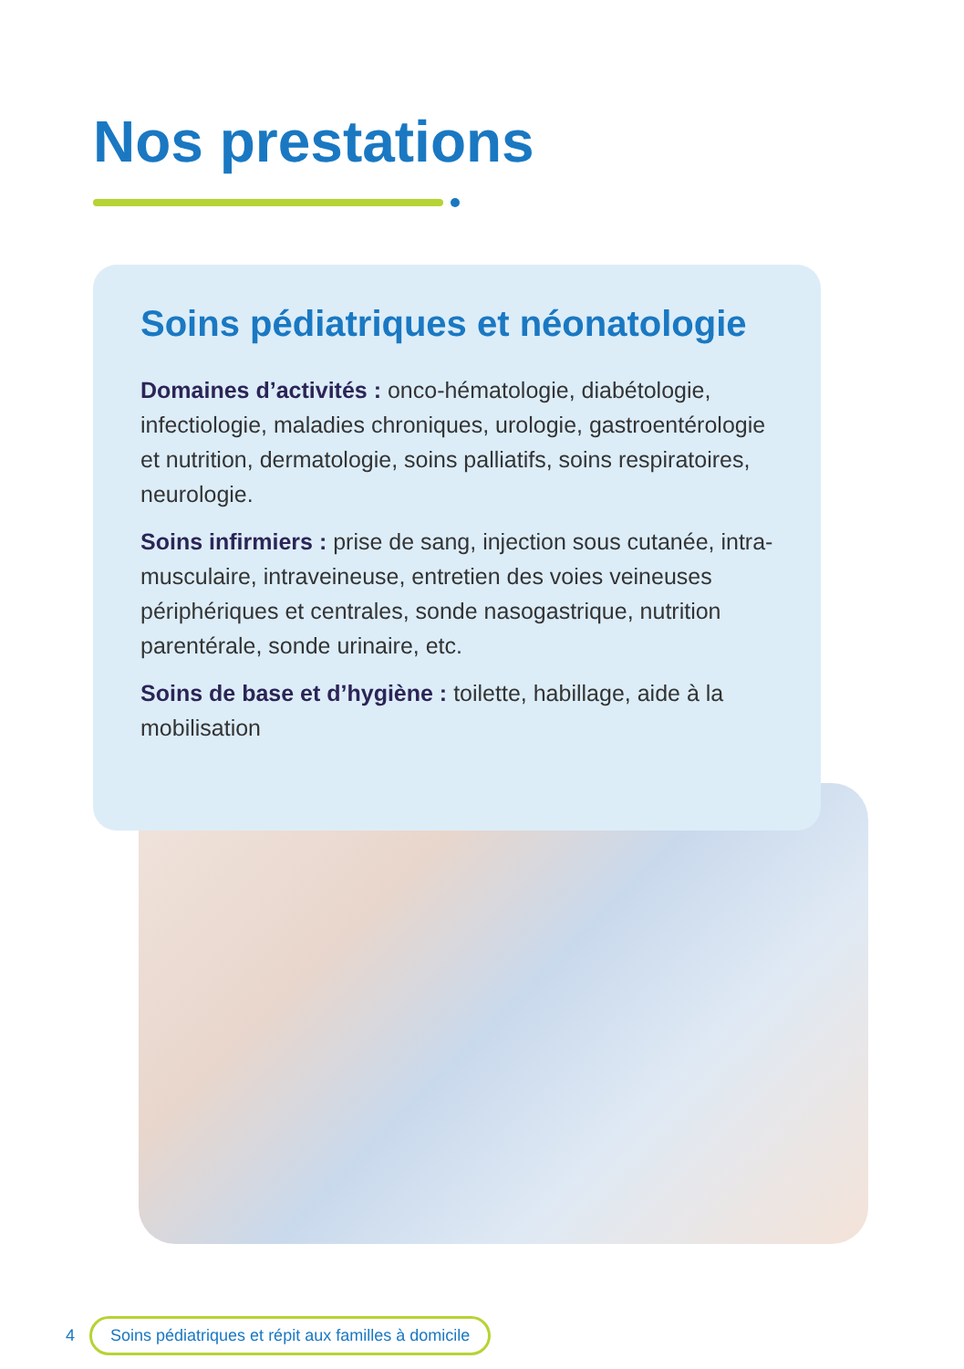Nos prestations
Soins pédiatriques et néonatologie
Domaines d’activités : onco-hématologie, diabétologie, infectiologie, maladies chroniques, urologie, gastroentérologie et nutrition, dermatologie, soins palliatifs, soins respiratoires, neurologie.
Soins infirmiers : prise de sang, injection sous cutanée, intra-musculaire, intraveineuse, entretien des voies veineuses périphériques et centrales, sonde nasogastrique, nutrition parentérale, sonde urinaire, etc.
Soins de base et d’hygiène : toilette, habillage, aide à la mobilisation
4 Soins pédiatriques et répit aux familles à domicile